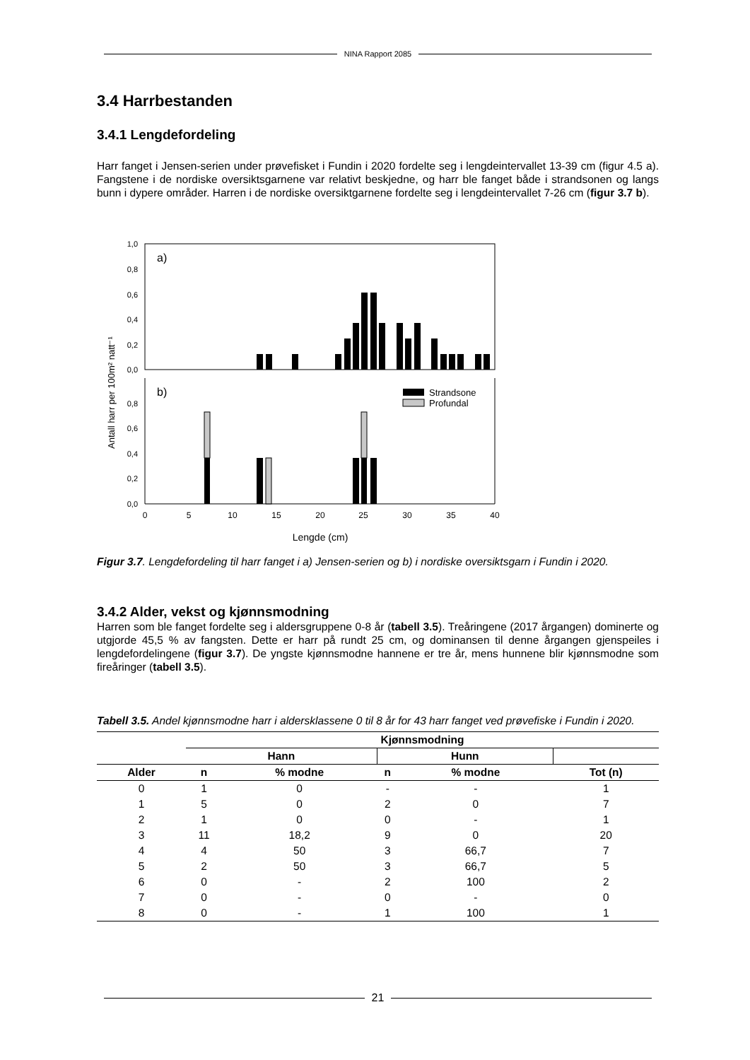NINA Rapport 2085
3.4 Harrbestanden
3.4.1 Lengdefordeling
Harr fanget i Jensen-serien under prøvefisket i Fundin i 2020 fordelte seg i lengdeintervallet 13-39 cm (figur 4.5 a). Fangstene i de nordiske oversiktsgarnene var relativt beskjedne, og harr ble fanget både i strandsonen og langs bunn i dypere områder. Harren i de nordiske oversiktgarnene fordelte seg i lengdeintervallet 7-26 cm (figur 3.7 b).
Antall harr per 100m² natt⁻¹
a)
b)
1,0
0,8
0,6
0,4
0,2
0,0
0,8
0,6
0,4
0,2
0,0
Strandsone
Profundal
0
5
10
15
20
25
30
35
40
Lengde (cm)
Figur 3.7. Lengdefordeling til harr fanget i a) Jensen-serien og b) i nordiske oversiktsgarn i Fundin i 2020.
3.4.2 Alder, vekst og kjønnsmodning
Harren som ble fanget fordelte seg i aldersgruppene 0-8 år (tabell 3.5). Treåringene (2017 årgangen) dominerte og utgjorde 45,5 % av fangsten. Dette er harr på rundt 25 cm, og dominansen til denne årgangen gjenspeiles i lengdefordelingene (figur 3.7). De yngste kjønnsmodne hannene er tre år, mens hunnene blir kjønnsmodne som fireåringer (tabell 3.5).
Tabell 3.5. Andel kjønnsmodne harr i aldersklassene 0 til 8 år for 43 harr fanget ved prøvefiske i Fundin i 2020.
| | Kjønnsmodning | | | | |
| --- | --- | --- | --- | --- | --- |
| | Hann | | Hunn | | |
| Alder | n | % modne | n | % modne | Tot (n) |
| 0 | 1 | 0 | - | - | 1 |
| 1 | 5 | 0 | 2 | 0 | 7 |
| 2 | 1 | 0 | 0 | - | 1 |
| 3 | 11 | 18,2 | 9 | 0 | 20 |
| 4 | 4 | 50 | 3 | 66,7 | 7 |
| 5 | 2 | 50 | 3 | 66,7 | 5 |
| 6 | 0 | - | 2 | 100 | 2 |
| 7 | 0 | - | 0 | - | 0 |
| 8 | 0 | - | 1 | 100 | 1 |
21